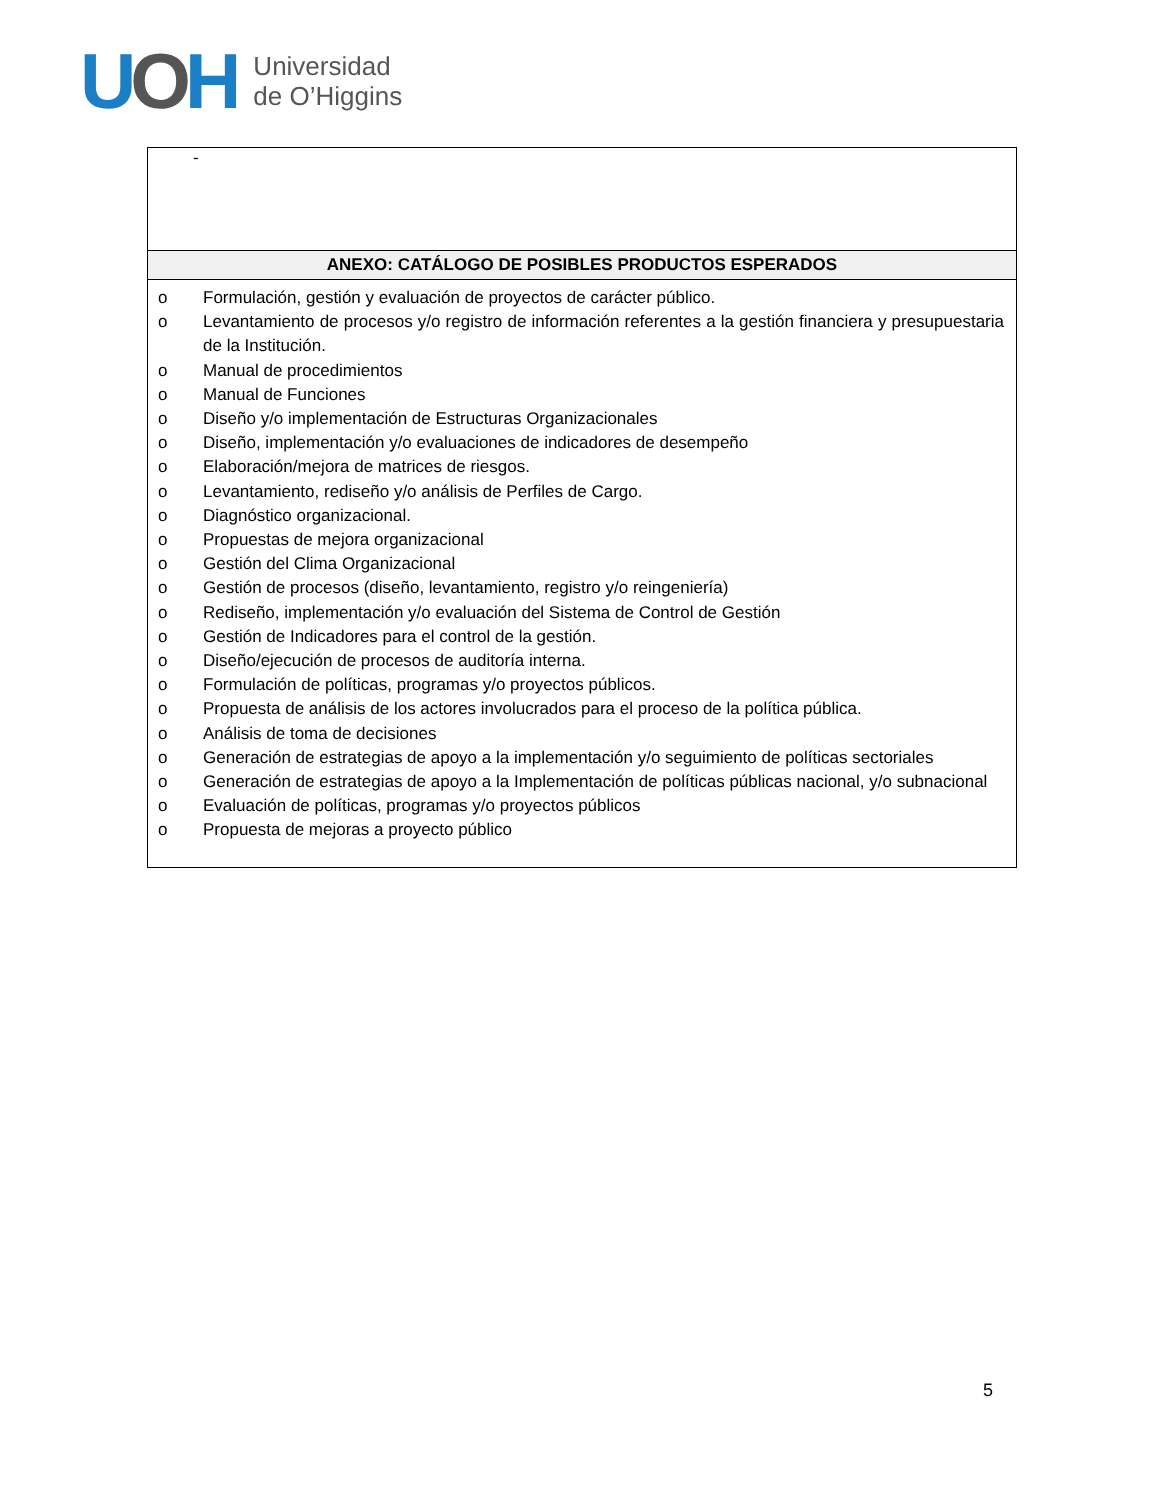UOH
Universidad
de O’Higgins
| - |
| ANEXO: CATÁLOGO DE POSIBLES PRODUCTOS ESPERADOS |
| o Formulación, gestión y evaluación de proyectos de carácter público. o Levantamiento de procesos y/o registro de información referentes a la gestión financiera y presupuestaria de la Institución. o Manual de procedimientos o Manual de Funciones o Diseño y/o implementación de Estructuras Organizacionales o Diseño, implementación y/o evaluaciones de indicadores de desempeño o Elaboración/mejora de matrices de riesgos. o Levantamiento, rediseño y/o análisis de Perfiles de Cargo. o Diagnóstico organizacional. o Propuestas de mejora organizacional o Gestión del Clima Organizacional o Gestión de procesos (diseño, levantamiento, registro y/o reingeniería) o Rediseño, implementación y/o evaluación del Sistema de Control de Gestión o Gestión de Indicadores para el control de la gestión. o Diseño/ejecución de procesos de auditoría interna. o Formulación de políticas, programas y/o proyectos públicos. o Propuesta de análisis de los actores involucrados para el proceso de la política pública. o Análisis de toma de decisiones o Generación de estrategias de apoyo a la implementación y/o seguimiento de políticas sectoriales o Generación de estrategias de apoyo a la Implementación de políticas públicas nacional, y/o subnacional o Evaluación de políticas, programas y/o proyectos públicos o Propuesta de mejoras a proyecto público |
5